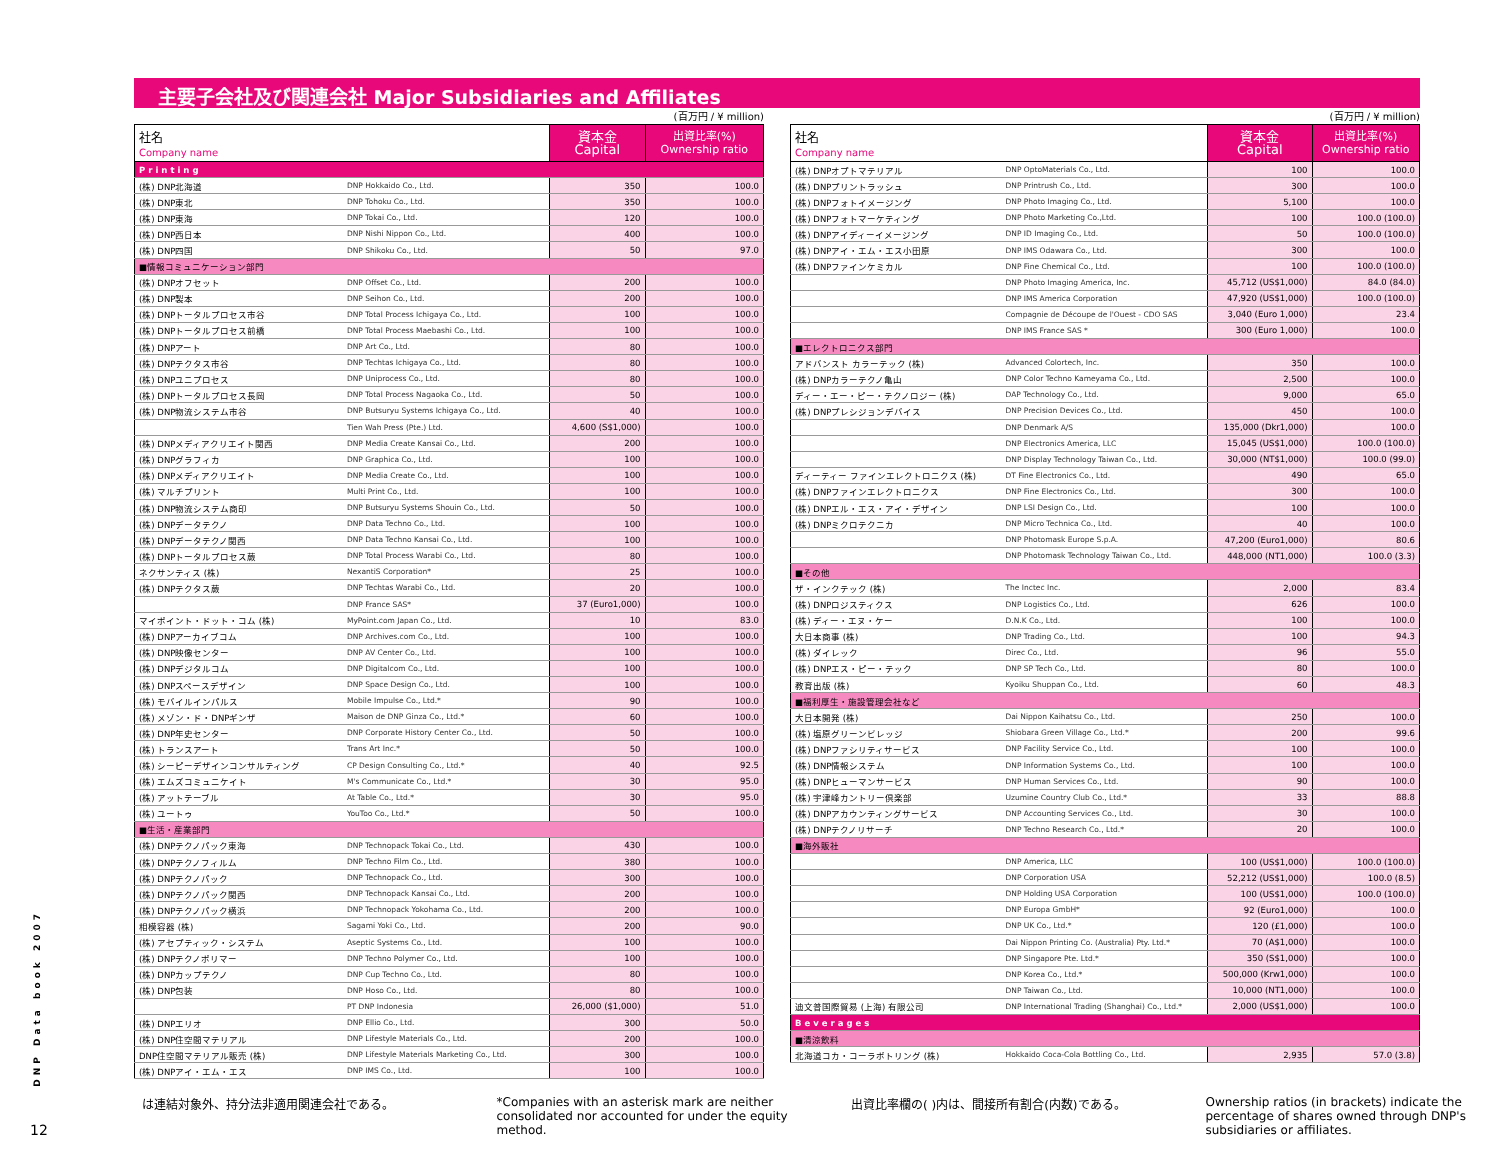主要子会社及び関連会社 Major Subsidiaries and Affiliates
(百万円 / ¥ million)
| 社名 Company name | | 資本金 Capital | 出資比率(%) Ownership ratio |
| --- | --- | --- | --- |
| Printing | | | |
| (株) DNP北海道 | DNP Hokkaido Co., Ltd. | 350 | 100.0 |
| (株) DNP東北 | DNP Tohoku Co., Ltd. | 350 | 100.0 |
| (株) DNP東海 | DNP Tokai Co., Ltd. | 120 | 100.0 |
| (株) DNP西日本 | DNP Nishi Nippon Co., Ltd. | 400 | 100.0 |
| (株) DNP四国 | DNP Shikoku Co., Ltd. | 50 | 97.0 |
| ■情報コミュニケーション部門 | | | |
| (株) DNPオフセット | DNP Offset Co., Ltd. | 200 | 100.0 |
| (株) DNP製本 | DNP Seihon Co., Ltd. | 200 | 100.0 |
| (株) DNPトータルプロセス市谷 | DNP Total Process Ichigaya Co., Ltd. | 100 | 100.0 |
| (株) DNPトータルプロセス前橋 | DNP Total Process Maebashi Co., Ltd. | 100 | 100.0 |
| (株) DNPアート | DNP Art Co., Ltd. | 80 | 100.0 |
| (株) DNPテクタス市谷 | DNP Techtas Ichigaya Co., Ltd. | 80 | 100.0 |
| (株) DNPユニプロセス | DNP Uniprocess Co., Ltd. | 80 | 100.0 |
| (株) DNPトータルプロセス長岡 | DNP Total Process Nagaoka Co., Ltd. | 50 | 100.0 |
| (株) DNP物流システム市谷 | DNP Butsuryu Systems Ichigaya Co., Ltd. | 40 | 100.0 |
| | Tien Wah Press (Pte.) Ltd. | 4,600 (S$1,000) | 100.0 |
| (株) DNPメディアクリエイト関西 | DNP Media Create Kansai Co., Ltd. | 200 | 100.0 |
| (株) DNPグラフィカ | DNP Graphica Co., Ltd. | 100 | 100.0 |
| (株) DNPメディアクリエイト | DNP Media Create Co., Ltd. | 100 | 100.0 |
| (株) マルチプリント | Multi Print Co., Ltd. | 100 | 100.0 |
| (株) DNP物流システム商印 | DNP Butsuryu Systems Shouin Co., Ltd. | 50 | 100.0 |
| (株) DNPデータテクノ | DNP Data Techno Co., Ltd. | 100 | 100.0 |
| (株) DNPデータテクノ関西 | DNP Data Techno Kansai Co., Ltd. | 100 | 100.0 |
| (株) DNPトータルプロセス蕨 | DNP Total Process Warabi Co., Ltd. | 80 | 100.0 |
| ネクサンティス (株) | NexantiS Corporation* | 25 | 100.0 |
| (株) DNPテクタス蕨 | DNP Techtas Warabi Co., Ltd. | 20 | 100.0 |
| | DNP France SAS* | 37 (Euro1,000) | 100.0 |
| マイポイント・ドット・コム (株) | MyPoint.com Japan Co., Ltd. | 10 | 83.0 |
| (株) DNPアーカイブコム | DNP Archives.com Co., Ltd. | 100 | 100.0 |
| (株) DNP映像センター | DNP AV Center Co., Ltd. | 100 | 100.0 |
| (株) DNPデジタルコム | DNP Digitalcom Co., Ltd. | 100 | 100.0 |
| (株) DNPスペースデザイン | DNP Space Design Co., Ltd. | 100 | 100.0 |
| (株) モバイルインパルス | Mobile Impulse Co., Ltd.* | 90 | 100.0 |
| (株) メゾン・ド・DNPギンザ | Maison de DNP Ginza Co., Ltd.* | 60 | 100.0 |
| (株) DNP年史センター | DNP Corporate History Center Co., Ltd. | 50 | 100.0 |
| (株) トランスアート | Trans Art Inc.* | 50 | 100.0 |
| (株) シーピーデザインコンサルティング | CP Design Consulting Co., Ltd.* | 40 | 92.5 |
| (株) エムズコミュニケイト | M's Communicate Co., Ltd.* | 30 | 95.0 |
| (株) アットテーブル | At Table Co., Ltd.* | 30 | 95.0 |
| (株) ユートゥ | YouToo Co., Ltd.* | 50 | 100.0 |
| ■生活・産業部門 | | | |
| (株) DNPテクノパック東海 | DNP Technopack Tokai Co., Ltd. | 430 | 100.0 |
| (株) DNPテクノフィルム | DNP Techno Film Co., Ltd. | 380 | 100.0 |
| (株) DNPテクノパック | DNP Technopack Co., Ltd. | 300 | 100.0 |
| (株) DNPテクノパック関西 | DNP Technopack Kansai Co., Ltd. | 200 | 100.0 |
| (株) DNPテクノパック横浜 | DNP Technopack Yokohama Co., Ltd. | 200 | 100.0 |
| 相模容器 (株) | Sagami Yoki Co., Ltd. | 200 | 90.0 |
| (株) アセプティック・システム | Aseptic Systems Co., Ltd. | 100 | 100.0 |
| (株) DNPテクノポリマー | DNP Techno Polymer Co., Ltd. | 100 | 100.0 |
| (株) DNPカップテクノ | DNP Cup Techno Co., Ltd. | 80 | 100.0 |
| (株) DNP包装 | DNP Hoso Co., Ltd. | 80 | 100.0 |
| | PT DNP Indonesia | 26,000 ($1,000) | 51.0 |
| (株) DNPエリオ | DNP Ellio Co., Ltd. | 300 | 50.0 |
| (株) DNP住空間マテリアル | DNP Lifestyle Materials Co., Ltd. | 200 | 100.0 |
| DNP住空間マテリアル販売 (株) | DNP Lifestyle Materials Marketing Co., Ltd. | 300 | 100.0 |
| (株) DNPアイ・エム・エス | DNP IMS Co., Ltd. | 100 | 100.0 |
(百万円 / ¥ million)
| 社名 Company name | | 資本金 Capital | 出資比率(%) Ownership ratio |
| --- | --- | --- | --- |
| (株) DNPオプトマテリアル | DNP OptoMaterials Co., Ltd. | 100 | 100.0 |
| (株) DNPプリントラッシュ | DNP Printrush Co., Ltd. | 300 | 100.0 |
| (株) DNPフォトイメージング | DNP Photo Imaging Co., Ltd. | 5,100 | 100.0 |
| (株) DNPフォトマーケティング | DNP Photo Marketing Co.,Ltd. | 100 | 100.0 (100.0) |
| (株) DNPアイディーイメージング | DNP ID Imaging Co., Ltd. | 50 | 100.0 (100.0) |
| (株) DNPアイ・エム・エス小田原 | DNP IMS Odawara Co., Ltd. | 300 | 100.0 |
| (株) DNPファインケミカル | DNP Fine Chemical Co., Ltd. | 100 | 100.0 (100.0) |
| | DNP Photo Imaging America, Inc. | 45,712 (US$1,000) | 84.0 (84.0) |
| | DNP IMS America Corporation | 47,920 (US$1,000) | 100.0 (100.0) |
| | Compagnie de Découpe de l'Ouest - CDO SAS | 3,040 (Euro 1,000) | 23.4 |
| | DNP IMS France SAS * | 300 (Euro 1,000) | 100.0 |
| ■エレクトロニクス部門 | | | |
| アドバンスト カラーテック (株) | Advanced Colortech, Inc. | 350 | 100.0 |
| (株) DNPカラーテクノ亀山 | DNP Color Techno Kameyama Co., Ltd. | 2,500 | 100.0 |
| ディー・エー・ピー・テクノロジー (株) | DAP Technology Co., Ltd. | 9,000 | 65.0 |
| (株) DNPプレシジョンデバイス | DNP Precision Devices Co., Ltd. | 450 | 100.0 |
| | DNP Denmark A/S | 135,000 (Dkr1,000) | 100.0 |
| | DNP Electronics America, LLC | 15,045 (US$1,000) | 100.0 (100.0) |
| | DNP Display Technology Taiwan Co., Ltd. | 30,000 (NT$1,000) | 100.0 (99.0) |
| ディーティー ファインエレクトロニクス (株) | DT Fine Electronics Co., Ltd. | 490 | 65.0 |
| (株) DNPファインエレクトロニクス | DNP Fine Electronics Co., Ltd. | 300 | 100.0 |
| (株) DNPエル・エス・アイ・デザイン | DNP LSI Design Co., Ltd. | 100 | 100.0 |
| (株) DNPミクロテクニカ | DNP Micro Technica Co., Ltd. | 40 | 100.0 |
| | DNP Photomask Europe S.p.A. | 47,200 (Euro1,000) | 80.6 |
| | DNP Photomask Technology Taiwan Co., Ltd. | 448,000 (NT1,000) | 100.0 (3.3) |
| ■その他 | | | |
| ザ・インクテック (株) | The Inctec Inc. | 2,000 | 83.4 |
| (株) DNPロジスティクス | DNP Logistics Co., Ltd. | 626 | 100.0 |
| (株) ディー・エヌ・ケー | D.N.K Co., Ltd. | 100 | 100.0 |
| 大日本商事 (株) | DNP Trading Co., Ltd. | 100 | 94.3 |
| (株) ダイレック | Direc Co., Ltd. | 96 | 55.0 |
| (株) DNPエス・ピー・テック | DNP SP Tech Co., Ltd. | 80 | 100.0 |
| 教育出版 (株) | Kyoiku Shuppan Co., Ltd. | 60 | 48.3 |
| ■福利厚生・施設管理会社など | | | |
| 大日本開発 (株) | Dai Nippon Kaihatsu Co., Ltd. | 250 | 100.0 |
| (株) 塩原グリーンビレッジ | Shiobara Green Village Co., Ltd.* | 200 | 99.6 |
| (株) DNPファシリティサービス | DNP Facility Service Co., Ltd. | 100 | 100.0 |
| (株) DNP情報システム | DNP Information Systems Co., Ltd. | 100 | 100.0 |
| (株) DNPヒューマンサービス | DNP Human Services Co., Ltd. | 90 | 100.0 |
| (株) 宇津峰カントリー倶楽部 | Uzumine Country Club Co., Ltd.* | 33 | 88.8 |
| (株) DNPアカウンティングサービス | DNP Accounting Services Co., Ltd. | 30 | 100.0 |
| (株) DNPテクノリサーチ | DNP Techno Research Co., Ltd.* | 20 | 100.0 |
| ■海外販社 | | | |
| | DNP America, LLC | 100 (US$1,000) | 100.0 (100.0) |
| | DNP Corporation USA | 52,212 (US$1,000) | 100.0 (8.5) |
| | DNP Holding USA Corporation | 100 (US$1,000) | 100.0 (100.0) |
| | DNP Europa GmbH* | 92 (Euro1,000) | 100.0 |
| | DNP UK Co., Ltd.* | 120 (£1,000) | 100.0 |
| | Dai Nippon Printing Co. (Australia) Pty. Ltd.* | 70 (A$1,000) | 100.0 |
| | DNP Singapore Pte. Ltd.* | 350 (S$1,000) | 100.0 |
| | DNP Korea Co., Ltd.* | 500,000 (Krw1,000) | 100.0 |
| | DNP Taiwan Co., Ltd. | 10,000 (NT1,000) | 100.0 |
| 迪文普国際貿易 (上海) 有限公司 | DNP International Trading (Shanghai) Co., Ltd.* | 2,000 (US$1,000) | 100.0 |
| Beverages | | | |
| ■清涼飲料 | | | |
| 北海道コカ・コーラボトリング (株) | Hokkaido Coca-Cola Bottling Co., Ltd. | 2,935 | 57.0 (3.8) |
は連結対象外、持分法非適用関連会社である。 *Companies with an asterisk mark are neither consolidated nor accounted for under the equity method.
出資比率欄の( )内は、間接所有割合(内数)である。 Ownership ratios (in brackets) indicate the percentage of shares owned through DNP's subsidiaries or affiliates.
DNP Data book 2007
12